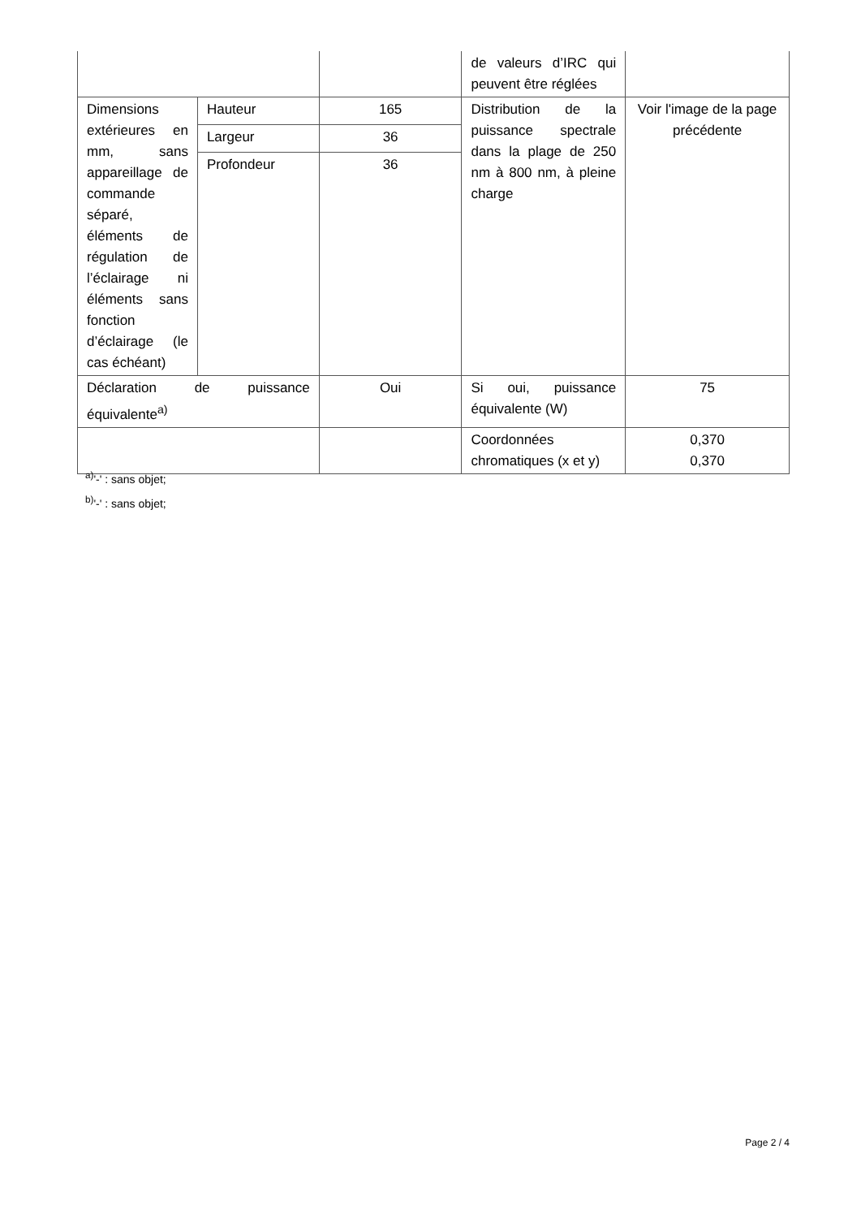| | | | de valeurs d’IRC qui peuvent être réglées | |
| Dimensions extérieures en mm, sans appareillage de commande séparé, éléments de régulation de l’éclairage ni éléments sans fonction d’éclairage (le cas échéant) | Hauteur | 165 | Distribution de la puissance spectrale dans la plage de 250 nm à 800 nm, à pleine charge | Voir l'image de la page précédente |
| | Largeur | 36 | | |
| | Profondeur | 36 | | |
| Déclaration de puissance équivalente<sup>a)</sup> | | Oui | Si oui, puissance équivalente (W) | 75 |
| | | | Coordonnées chromatiques (x et y) | 0,370 0,370 |
<sup>a)</sup> '-' : sans objet;
<sup>b)</sup> '-' : sans objet;
Page 2 / 4